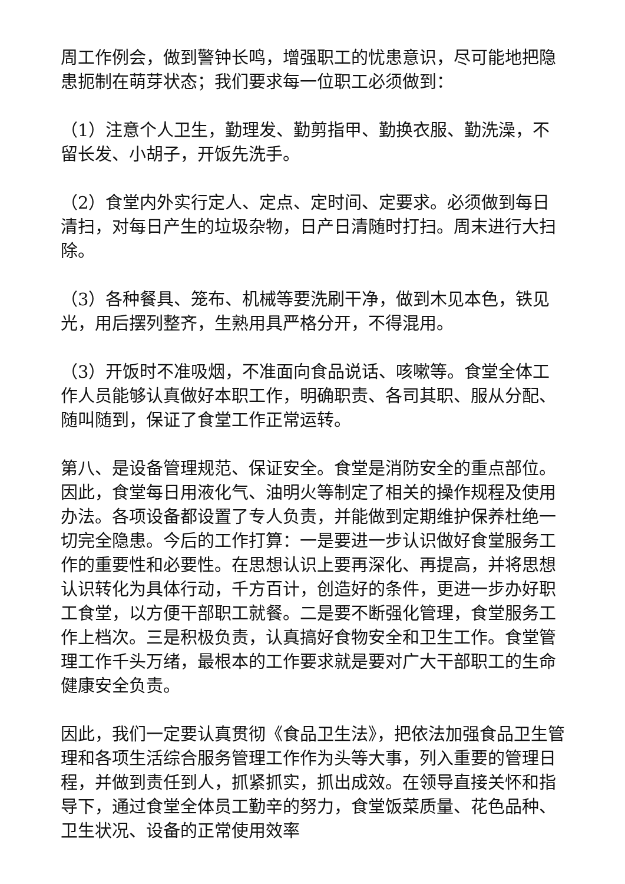周工作例会，做到警钟长鸣，增强职工的忧患意识，尽可能地把隐患扼制在萌芽状态；我们要求每一位职工必须做到：
（1）注意个人卫生，勤理发、勤剪指甲、勤换衣服、勤洗澡，不留长发、小胡子，开饭先洗手。
（2）食堂内外实行定人、定点、定时间、定要求。必须做到每日清扫，对每日产生的垃圾杂物，日产日清随时打扫。周末进行大扫除。
（3）各种餐具、笼布、机械等要洗刷干净，做到木见本色，铁见光，用后摆列整齐，生熟用具严格分开，不得混用。
（3）开饭时不准吸烟，不准面向食品说话、咳嗽等。食堂全体工作人员能够认真做好本职工作，明确职责、各司其职、服从分配、随叫随到，保证了食堂工作正常运转。
第八、是设备管理规范、保证安全。食堂是消防安全的重点部位。因此，食堂每日用液化气、油明火等制定了相关的操作规程及使用办法。各项设备都设置了专人负责，并能做到定期维护保养杜绝一切完全隐患。今后的工作打算：一是要进一步认识做好食堂服务工作的重要性和必要性。在思想认识上要再深化、再提高，并将思想认识转化为具体行动，千方百计，创造好的条件，更进一步办好职工食堂，以方便干部职工就餐。二是要不断强化管理，食堂服务工作上档次。三是积极负责，认真搞好食物安全和卫生工作。食堂管理工作千头万绪，最根本的工作要求就是要对广大干部职工的生命健康安全负责。
因此，我们一定要认真贯彻《食品卫生法》，把依法加强食品卫生管理和各项生活综合服务管理工作作为头等大事，列入重要的管理日程，并做到责任到人，抓紧抓实，抓出成效。在领导直接关怀和指导下，通过食堂全体员工勤辛的努力，食堂饭菜质量、花色品种、卫生状况、设备的正常使用效率